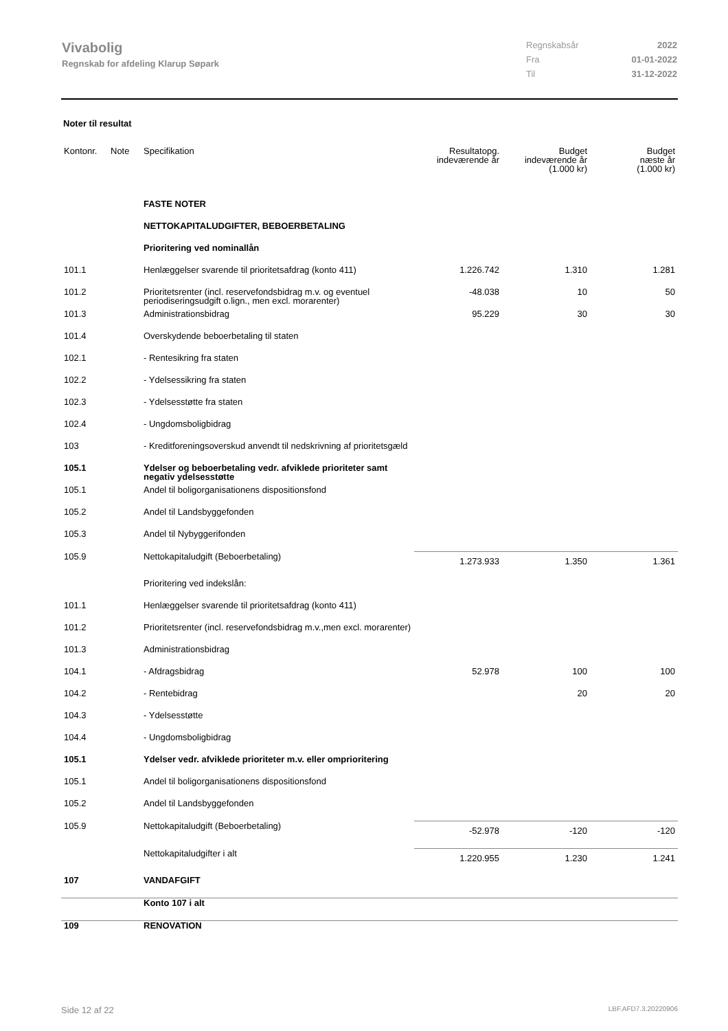Vivabolig
Regnskab for afdeling Klarup Søpark
Regnskabsår 2022
Fra 01-01-2022
Til 31-12-2022
Noter til resultat
| Kontonr. | Note | Specifikation | Resultatopg. indeværende år | Budget indeværende år (1.000 kr) | Budget næste år (1.000 kr) |
| --- | --- | --- | --- | --- | --- |
| | | FASTE NOTER | | | |
| | | NETTOKAPITALUDGIFTER, BEBOERBETALING | | | |
| | | Prioritering ved nominallån | | | |
| 101.1 | | Henlæggelser svarende til prioritetsafdrag (konto 411) | 1.226.742 | 1.310 | 1.281 |
| 101.2 | | Prioritetsrenter (incl. reservefondsbidrag m.v. og eventuel periodiseringsudgift o.lign., men excl. morarenter) | -48.038 | 10 | 50 |
| 101.3 | | Administrationsbidrag | 95.229 | 30 | 30 |
| 101.4 | | Overskydende beboerbetaling til staten | | | |
| 102.1 | | - Rentesikring fra staten | | | |
| 102.2 | | - Ydelsessikring fra staten | | | |
| 102.3 | | - Ydelsesstøtte fra staten | | | |
| 102.4 | | - Ungdomsboligbidrag | | | |
| 103 | | - Kreditforeningsoverskud anvendt til nedskrivning af prioritetsgæld | | | |
| 105.1 | | Ydelser og beboerbetaling vedr. afviklede prioriteter samt negativ ydelsesstøtte | | | |
| 105.1 | | Andel til boligorganisationens dispositionsfond | | | |
| 105.2 | | Andel til Landsbyggefonden | | | |
| 105.3 | | Andel til Nybyggerifonden | | | |
| 105.9 | | Nettokapitaludgift (Beboerbetaling) | 1.273.933 | 1.350 | 1.361 |
| | | Prioritering ved indekslån: | | | |
| 101.1 | | Henlæggelser svarende til prioritetsafdrag (konto 411) | | | |
| 101.2 | | Prioritetsrenter (incl. reservefondsbidrag m.v.,men excl. morarenter) | | | |
| 101.3 | | Administrationsbidrag | | | |
| 104.1 | | - Afdragsbidrag | 52.978 | 100 | 100 |
| 104.2 | | - Rentebidrag | | 20 | 20 |
| 104.3 | | - Ydelsesstøtte | | | |
| 104.4 | | - Ungdomsboligbidrag | | | |
| 105.1 | | Ydelser vedr. afviklede prioriteter m.v. eller omprioritering | | | |
| 105.1 | | Andel til boligorganisationens dispositionsfond | | | |
| 105.2 | | Andel til Landsbyggefonden | | | |
| 105.9 | | Nettokapitaludgift (Beboerbetaling) | -52.978 | -120 | -120 |
| | | Nettokapitaludgifter i alt | 1.220.955 | 1.230 | 1.241 |
| 107 | | VANDAFGIFT | | | |
| | | Konto 107 i alt | | | |
| 109 | | RENOVATION | | | |
Side 12 af 22 LBF.AFD7.3.20220906